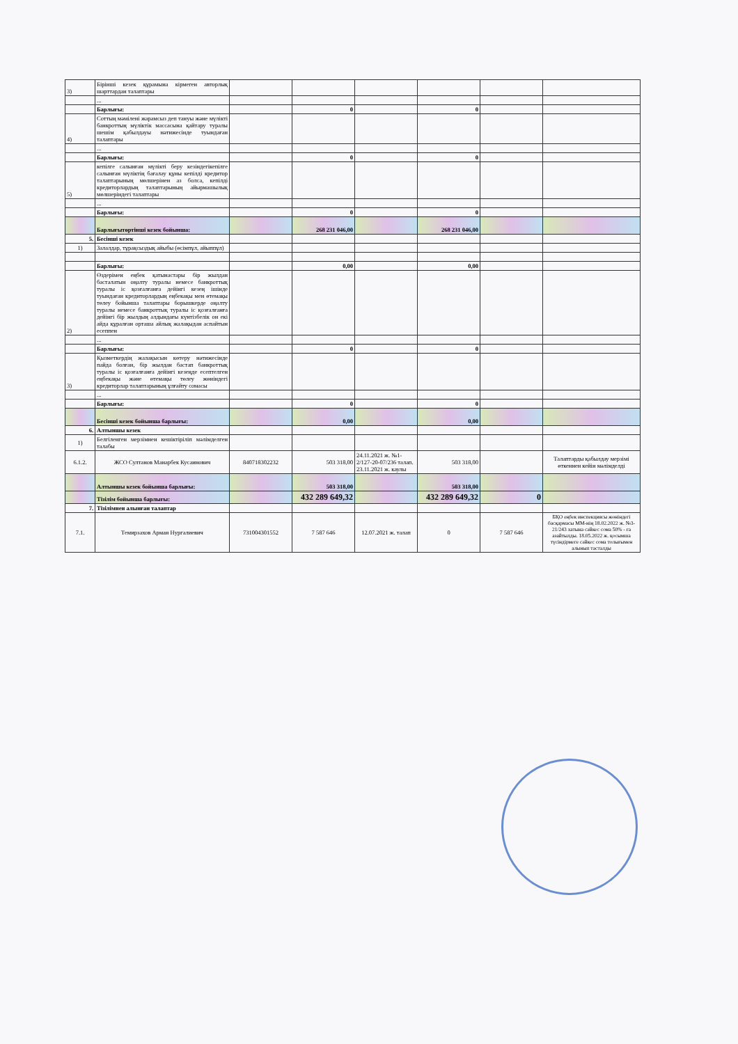| 3) | Бірінші кезек құрамына кірмеген авторлық шарттардан талаптары | | | | | | |
| | ... | | | | | | |
| | Барлығы: | | 0 | | 0 | | |
| 4) | Соттың мәмілені жарамсыз деп тануы және мүлікті банкроттың мүліктік массасына қайтару туралы шешім қабылдауы нәтижесінде туындаған талаптары | | | | | | |
| | ... | | | | | | |
| | Барлығы: | | 0 | | 0 | | |
| 5) | кепілге салынған мүлікті беру кезіндегікепілге салынған мүліктің бағалау құны кепілді кредитор талаптарының мөлшерінен аз болса, кепілді кредиторлардың талаптарының айырмашылық мөлшеріндегі талаптары | | | | | | |
| | ... | | | | | | |
| | Барлығы: | | 0 | | 0 | | |
| | Барлығытөртінші кезек бойынша: | | 268 231 046,00 | | 268 231 046,00 | | |
| 5. | Бесінші кезек | | | | | | |
| 1) | Залалдар, тұрақсыздық айыбы (өсімпұл, айыппұл) | | | | | | |
| | Барлығы: | | 0,00 | | 0,00 | | |
| 2) | Өздерімен еңбек қатынастары бір жылдан басталатын оңалту туралы немесе банкроттық туралы іс қозғалғанға дейінгі кезең ішінде туындаған кредиторлардың еңбекақы мен өтемақы төлеу бойынша талаптары борышкерде оңалту туралы немесе банкроттық туралы іс қозғалғанға дейінгі бір жылдың алдындағы күнтізбелік он екі айда құралған орташа айлық жалақыдан аспайтын есеппен | | | | | | |
| | ... | | | | | | |
| | Барлығы: | | 0 | | 0 | | |
| 3) | Қызметкердің жалақысын көтеру нәтижесінде пайда болған, бір жылдан бастап банкроттық туралы іс қозғалғанға дейінгі кезеңде есептелген еңбекақы және өтемақы төлеу жөніндегі кредиторлар талаптарының ұлғайту сомасы | | | | | | |
| | ... | | | | | | |
| | Барлығы: | | 0 | | 0 | | |
| | Бесінші кезек бойынша барлығы: | | 0,00 | | 0,00 | | |
| 6. | Алтыншы кезек | | | | | | |
| 1) | Белгіленген мерзімнен кешіктіріліп мәлімделген талабы | | | | | | |
| 6.1.2. | ЖСО Султанов Манарбек Кусаинович | 840718302232 | 503 318,00 | 24.11.2021 ж. №1-2/127-20-07/236 талап. 23.11.2021 ж. каулы | 503 318,00 | | Талаптарды қабылдау мерзімі өткеннен кейін мәлімделді |
| | Алтыншы кезек бойынша барлығы: | | 503 318,00 | | 503 318,00 | | |
| | Тізілім бойынша барлығы: | | 432 289 649,32 | | 432 289 649,32 | 0 | |
| 7. | Тізілімнен алынған талаптар | | | | | | |
| 7.1. | Темирзахов Арман Нургалиевич | 731004301552 | 7 587 646 | 12.07.2021 ж. талап | 0 | 7 587 646 | БҚО еңбек инспекциясы жөніндегі басқармасы ММ-нің 18.02.2022 ж. №3-21/243 хатына сәйкес сома 50% - ға азайтылды. 18.05.2022 ж. қосымша түсіндірмеге сәйкес сома толығымен алынып тасталды |